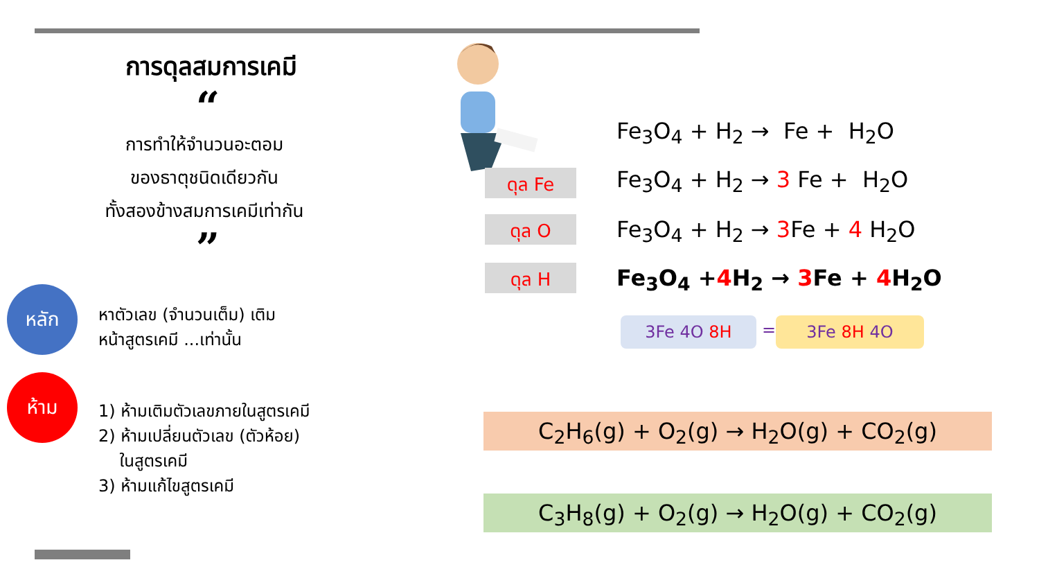การดุลสมการเคมี
“
การทำให้จำนวนอะตอม
ของธาตุชนิดเดียวกัน
ทั้งสองข้างสมการเคมีเท่ากัน
”
หลัก
หาตัวเลข (จำนวนเต็ม) เติม
หน้าสูตรเคมี ...เท่านั้น
ห้าม
1) ห้ามเติมตัวเลขภายในสูตรเคมี
2) ห้ามเปลี่ยนตัวเลข (ตัวห้อย)
ในสูตรเคมี
3) ห้ามแก้ไขสูตรเคมี
ดุล Fe
ดุล O
ดุล H
Fe<sub>3</sub>O<sub>4</sub> + H<sub>2</sub> → Fe + H<sub>2</sub>O
Fe<sub>3</sub>O<sub>4</sub> + H<sub>2</sub> → 3 Fe + H<sub>2</sub>O
Fe<sub>3</sub>O<sub>4</sub> + H<sub>2</sub> → 3 Fe + 4 H<sub>2</sub>O
Fe<sub>3</sub>O<sub>4</sub> +4 H<sub>2</sub> → 3 Fe + 4 H<sub>2</sub>O
3Fe 4O 8H = 3Fe 8H 4O
C<sub>2</sub>H<sub>6</sub>(g) + O<sub>2</sub>(g) → H<sub>2</sub>O(g) + CO<sub>2</sub>(g)
C<sub>3</sub>H<sub>8</sub>(g) + O<sub>2</sub>(g) → H<sub>2</sub>O(g) + CO<sub>2</sub>(g)